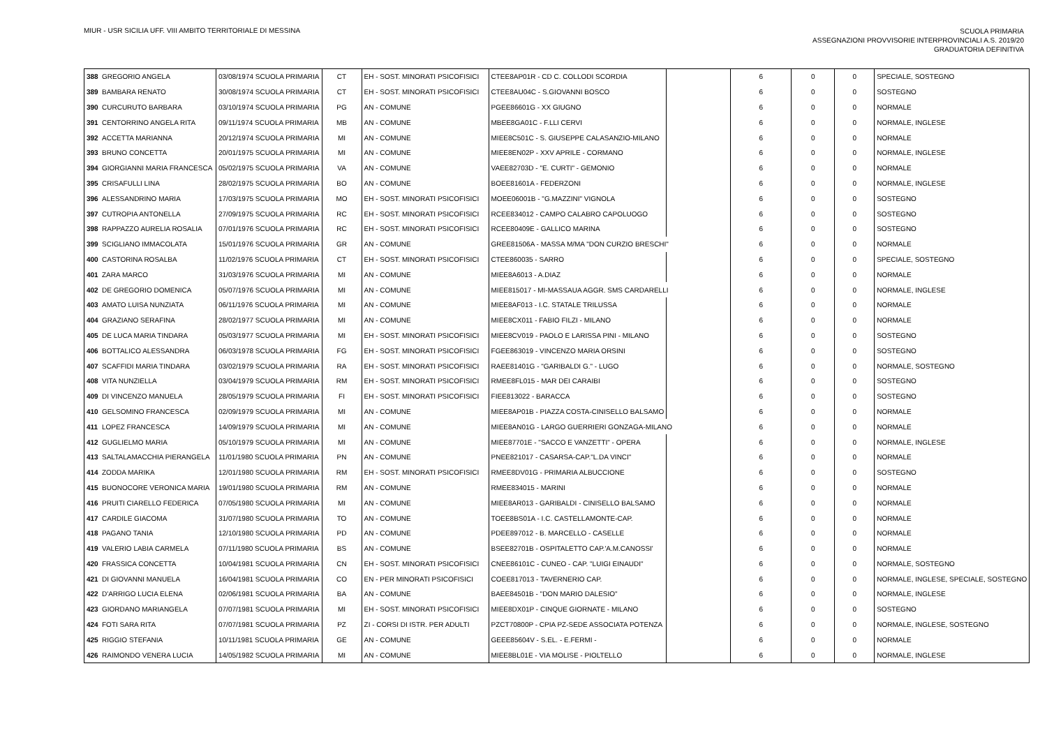MIUR - USR SICILIA UFF. VIII AMBITO TERRITORIALE DI MESSINA
SCUOLA PRIMARIA
ASSEGNAZIONI PROVVISORIE INTERPROVINCIALI A.S. 2019/20
GRADUATORIA DEFINITIVA
| 388 | GREGORIO ANGELA | 03/08/1974 SCUOLA PRIMARIA | CT | EH - SOST. MINORATI PSICOFISICI | CTEE8AP01R - CD C. COLLODI SCORDIA | | 6 | 0 | 0 | SPECIALE, SOSTEGNO |
| 389 | BAMBARA RENATO | 30/08/1974 SCUOLA PRIMARIA | CT | EH - SOST. MINORATI PSICOFISICI | CTEE8AU04C - S.GIOVANNI BOSCO | | 6 | 0 | 0 | SOSTEGNO |
| 390 | CURCURUTO BARBARA | 03/10/1974 SCUOLA PRIMARIA | PG | AN - COMUNE | PGEE86601G - XX GIUGNO | | 6 | 0 | 0 | NORMALE |
| 391 | CENTORRINO ANGELA RITA | 09/11/1974 SCUOLA PRIMARIA | MB | AN - COMUNE | MBEE8GA01C - F.LLI CERVI | | 6 | 0 | 0 | NORMALE, INGLESE |
| 392 | ACCETTA MARIANNA | 20/12/1974 SCUOLA PRIMARIA | MI | AN - COMUNE | MIEE8C501C - S. GIUSEPPE CALASANZIO-MILANO | | 6 | 0 | 0 | NORMALE |
| 393 | BRUNO CONCETTA | 20/01/1975 SCUOLA PRIMARIA | MI | AN - COMUNE | MIEE8EN02P - XXV APRILE - CORMANO | | 6 | 0 | 0 | NORMALE, INGLESE |
| 394 | GIORGIANNI MARIA FRANCESCA | 05/02/1975 SCUOLA PRIMARIA | VA | AN - COMUNE | VAEE82703D - "E. CURTI" - GEMONIO | | 6 | 0 | 0 | NORMALE |
| 395 | CRISAFULLI LINA | 28/02/1975 SCUOLA PRIMARIA | BO | AN - COMUNE | BOEE81601A - FEDERZONI | | 6 | 0 | 0 | NORMALE, INGLESE |
| 396 | ALESSANDRINO MARIA | 17/03/1975 SCUOLA PRIMARIA | MO | EH - SOST. MINORATI PSICOFISICI | MOEE06001B - "G.MAZZINI" VIGNOLA | | 6 | 0 | 0 | SOSTEGNO |
| 397 | CUTROPIA ANTONELLA | 27/09/1975 SCUOLA PRIMARIA | RC | EH - SOST. MINORATI PSICOFISICI | RCEE834012 - CAMPO CALABRO CAPOLUOGO | | 6 | 0 | 0 | SOSTEGNO |
| 398 | RAPPAZZO AURELIA ROSALIA | 07/01/1976 SCUOLA PRIMARIA | RC | EH - SOST. MINORATI PSICOFISICI | RCEE80409E - GALLICO MARINA | | 6 | 0 | 0 | SOSTEGNO |
| 399 | SCIGLIANO IMMACOLATA | 15/01/1976 SCUOLA PRIMARIA | GR | AN - COMUNE | GREE81506A - MASSA M/MA "DON CURZIO BRESCHI" | | 6 | 0 | 0 | NORMALE |
| 400 | CASTORINA ROSALBA | 11/02/1976 SCUOLA PRIMARIA | CT | EH - SOST. MINORATI PSICOFISICI | CTEE860035 - SARRO | | 6 | 0 | 0 | SPECIALE, SOSTEGNO |
| 401 | ZARA MARCO | 31/03/1976 SCUOLA PRIMARIA | MI | AN - COMUNE | MIEE8A6013 - A.DIAZ | | 6 | 0 | 0 | NORMALE |
| 402 | DE GREGORIO DOMENICA | 05/07/1976 SCUOLA PRIMARIA | MI | AN - COMUNE | MIEE815017 - MI-MASSAUA AGGR. SMS CARDARELLI | | 6 | 0 | 0 | NORMALE, INGLESE |
| 403 | AMATO LUISA NUNZIATA | 06/11/1976 SCUOLA PRIMARIA | MI | AN - COMUNE | MIEE8AF013 - I.C. STATALE TRILUSSA | | 6 | 0 | 0 | NORMALE |
| 404 | GRAZIANO SERAFINA | 28/02/1977 SCUOLA PRIMARIA | MI | AN - COMUNE | MIEE8CX011 - FABIO FILZI - MILANO | | 6 | 0 | 0 | NORMALE |
| 405 | DE LUCA MARIA TINDARA | 05/03/1977 SCUOLA PRIMARIA | MI | EH - SOST. MINORATI PSICOFISICI | MIEE8CV019 - PAOLO E LARISSA PINI - MILANO | | 6 | 0 | 0 | SOSTEGNO |
| 406 | BOTTALICO ALESSANDRA | 06/03/1978 SCUOLA PRIMARIA | FG | EH - SOST. MINORATI PSICOFISICI | FGEE863019 - VINCENZO MARIA ORSINI | | 6 | 0 | 0 | SOSTEGNO |
| 407 | SCAFFIDI MARIA TINDARA | 03/02/1979 SCUOLA PRIMARIA | RA | EH - SOST. MINORATI PSICOFISICI | RAEE81401G - "GARIBALDI G." - LUGO | | 6 | 0 | 0 | NORMALE, SOSTEGNO |
| 408 | VITA NUNZIELLA | 03/04/1979 SCUOLA PRIMARIA | RM | EH - SOST. MINORATI PSICOFISICI | RMEE8FL015 - MAR DEI CARAIBI | | 6 | 0 | 0 | SOSTEGNO |
| 409 | DI VINCENZO MANUELA | 28/05/1979 SCUOLA PRIMARIA | FI | EH - SOST. MINORATI PSICOFISICI | FIEE813022 - BARACCA | | 6 | 0 | 0 | SOSTEGNO |
| 410 | GELSOMINO FRANCESCA | 02/09/1979 SCUOLA PRIMARIA | MI | AN - COMUNE | MIEE8AP01B - PIAZZA COSTA-CINISELLO BALSAMO | | 6 | 0 | 0 | NORMALE |
| 411 | LOPEZ FRANCESCA | 14/09/1979 SCUOLA PRIMARIA | MI | AN - COMUNE | MIEE8AN01G - LARGO GUERRIERI GONZAGA-MILANO | | 6 | 0 | 0 | NORMALE |
| 412 | GUGLIELMO MARIA | 05/10/1979 SCUOLA PRIMARIA | MI | AN - COMUNE | MIEE87701E - "SACCO E VANZETTI" - OPERA | | 6 | 0 | 0 | NORMALE, INGLESE |
| 413 | SALTALAMACCHIA PIERANGELA | 11/01/1980 SCUOLA PRIMARIA | PN | AN - COMUNE | PNEE821017 - CASARSA-CAP."L.DA VINCI" | | 6 | 0 | 0 | NORMALE |
| 414 | ZODDA MARIKA | 12/01/1980 SCUOLA PRIMARIA | RM | EH - SOST. MINORATI PSICOFISICI | RMEE8DV01G - PRIMARIA ALBUCCIONE | | 6 | 0 | 0 | SOSTEGNO |
| 415 | BUONOCORE VERONICA MARIA | 19/01/1980 SCUOLA PRIMARIA | RM | AN - COMUNE | RMEE834015 - MARINI | | 6 | 0 | 0 | NORMALE |
| 416 | PRUITI CIARELLO FEDERICA | 07/05/1980 SCUOLA PRIMARIA | MI | AN - COMUNE | MIEE8AR013 - GARIBALDI - CINISELLO BALSAMO | | 6 | 0 | 0 | NORMALE |
| 417 | CARDILE GIACOMA | 31/07/1980 SCUOLA PRIMARIA | TO | AN - COMUNE | TOEE8BS01A - I.C. CASTELLAMONTE-CAP. | | 6 | 0 | 0 | NORMALE |
| 418 | PAGANO TANIA | 12/10/1980 SCUOLA PRIMARIA | PD | AN - COMUNE | PDEE897012 - B. MARCELLO - CASELLE | | 6 | 0 | 0 | NORMALE |
| 419 | VALERIO LABIA CARMELA | 07/11/1980 SCUOLA PRIMARIA | BS | AN - COMUNE | BSEE82701B - OSPITALETTO CAP.'A.M.CANOSSI' | | 6 | 0 | 0 | NORMALE |
| 420 | FRASSICA CONCETTA | 10/04/1981 SCUOLA PRIMARIA | CN | EH - SOST. MINORATI PSICOFISICI | CNEE86101C - CUNEO - CAP. "LUIGI EINAUDI" | | 6 | 0 | 0 | NORMALE, SOSTEGNO |
| 421 | DI GIOVANNI MANUELA | 16/04/1981 SCUOLA PRIMARIA | CO | EN - PER MINORATI PSICOFISICI | COEE817013 - TAVERNERIO CAP. | | 6 | 0 | 0 | NORMALE, INGLESE, SPECIALE, SOSTEGNO |
| 422 | D'ARRIGO LUCIA ELENA | 02/06/1981 SCUOLA PRIMARIA | BA | AN - COMUNE | BAEE84501B - "DON MARIO DALESIO" | | 6 | 0 | 0 | NORMALE, INGLESE |
| 423 | GIORDANO MARIANGELA | 07/07/1981 SCUOLA PRIMARIA | MI | EH - SOST. MINORATI PSICOFISICI | MIEE8DX01P - CINQUE GIORNATE - MILANO | | 6 | 0 | 0 | SOSTEGNO |
| 424 | FOTI SARA RITA | 07/07/1981 SCUOLA PRIMARIA | PZ | ZI - CORSI DI ISTR. PER ADULTI | PZCT70800P - CPIA PZ-SEDE ASSOCIATA POTENZA | | 6 | 0 | 0 | NORMALE, INGLESE, SOSTEGNO |
| 425 | RIGGIO STEFANIA | 10/11/1981 SCUOLA PRIMARIA | GE | AN - COMUNE | GEEE85604V - S.EL. - E.FERMI - | | 6 | 0 | 0 | NORMALE |
| 426 | RAIMONDO VENERA LUCIA | 14/05/1982 SCUOLA PRIMARIA | MI | AN - COMUNE | MIEE8BL01E - VIA MOLISE - PIOLTELLO | | 6 | 0 | 0 | NORMALE, INGLESE |